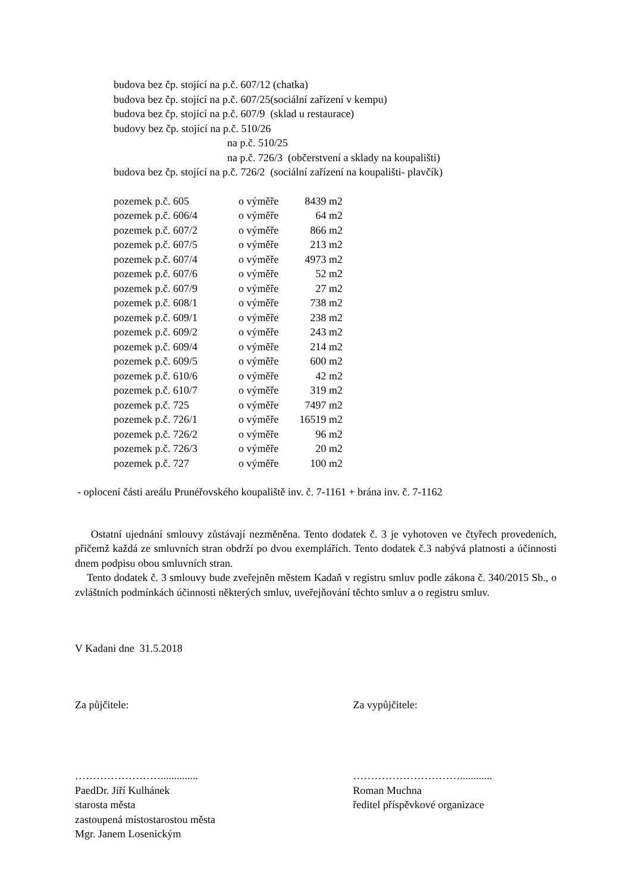budova bez čp. stojící na p.č. 607/12 (chatka)
budova bez čp. stojící na p.č. 607/25(sociální zařízení v kempu)
budova bez čp. stojící na p.č. 607/9 (sklad u restaurace)
budovy bez čp. stojící na p.č. 510/26
na p.č. 510/25
na p.č. 726/3 (občerstvení a sklady na koupališti)
budova bez čp. stojící na p.č. 726/2 (sociální zařízení na koupališti- plavčík)
| pozemek p.č. 605 | o výměře | 8439 m2 |
| pozemek p.č. 606/4 | o výměře | 64 m2 |
| pozemek p.č. 607/2 | o výměře | 866 m2 |
| pozemek p.č. 607/5 | o výměře | 213 m2 |
| pozemek p.č. 607/4 | o výměře | 4973 m2 |
| pozemek p.č. 607/6 | o výměře | 52 m2 |
| pozemek p.č. 607/9 | o výměře | 27 m2 |
| pozemek p.č. 608/1 | o výměře | 738 m2 |
| pozemek p.č. 609/1 | o výměře | 238 m2 |
| pozemek p.č. 609/2 | o výměře | 243 m2 |
| pozemek p.č. 609/4 | o výměře | 214 m2 |
| pozemek p.č. 609/5 | o výměře | 600 m2 |
| pozemek p.č. 610/6 | o výměře | 42 m2 |
| pozemek p.č. 610/7 | o výměře | 319 m2 |
| pozemek p.č. 725 | o výměře | 7497 m2 |
| pozemek p.č. 726/1 | o výměře | 16519 m2 |
| pozemek p.č. 726/2 | o výměře | 96 m2 |
| pozemek p.č. 726/3 | o výměře | 20 m2 |
| pozemek p.č. 727 | o výměře | 100 m2 |
- oplocení části areálu Prunéřovského koupaliště inv. č. 7-1161 + brána inv. č. 7-1162
Ostatní ujednání smlouvy zůstávají nezměněna. Tento dodatek č. 3 je vyhotoven ve čtyřech provedeních, přičemž každá ze smluvních stran obdrží po dvou exemplářích. Tento dodatek č.3 nabývá platnosti a účinnosti dnem podpisu obou smluvních stran.
Tento dodatek č. 3 smlouvy bude zveřejněn městem Kadaň v registru smluv podle zákona č. 340/2015 Sb., o zvláštních podmínkách účinnosti některých smluv, uveřejňování těchto smluv a o registru smluv.
V Kadani dne 31.5.2018
Za půjčitele: Za vypůjčitele:
……………………..............
PaedDr. Jiří Kulhánek
starosta města
zastoupená místostarostou města
Mgr. Janem Losenickým
…………………………............
Roman Muchna
ředitel příspěvkové organizace